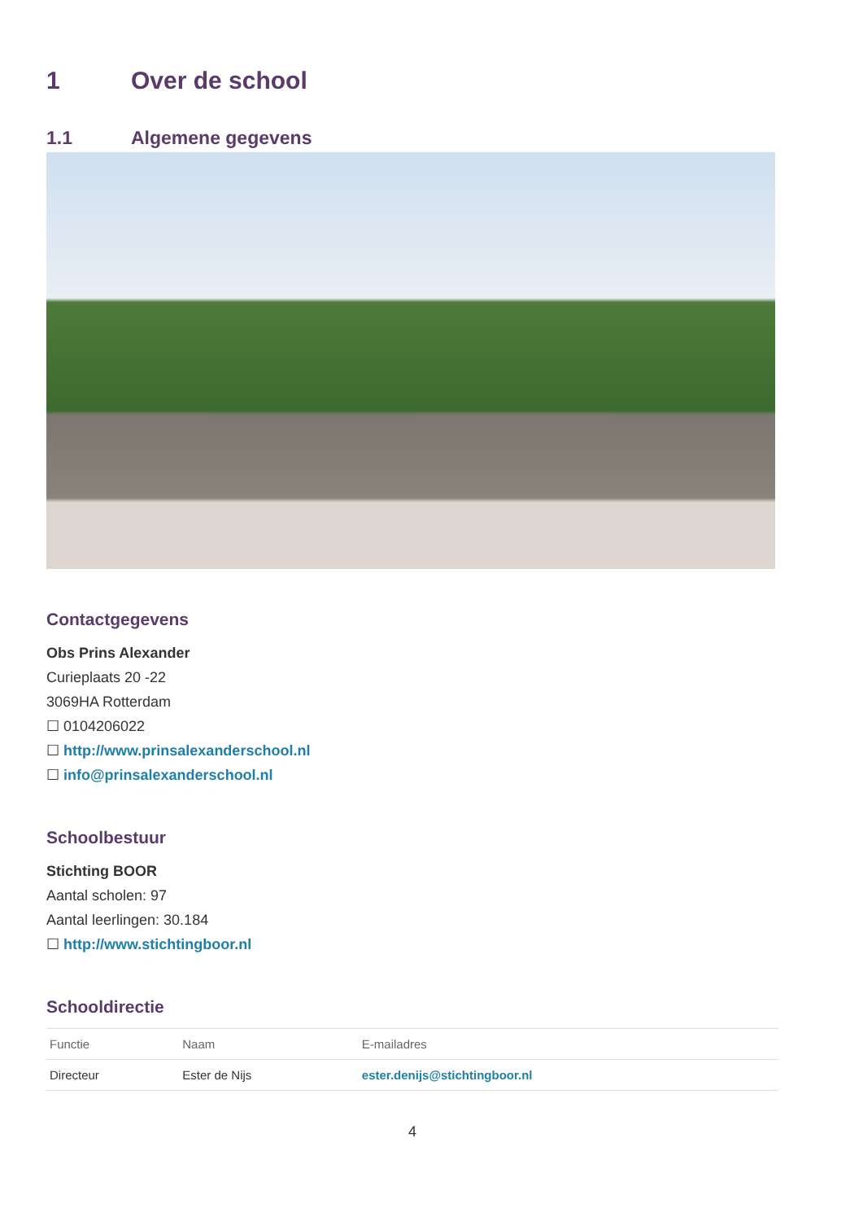1 Over de school
1.1 Algemene gegevens
Contactgegevens
Obs Prins Alexander
Curieplaats 20 -22
3069HA Rotterdam
☐ 0104206022
☐ http://www.prinsalexanderschool.nl
☐ info@prinsalexanderschool.nl
Schoolbestuur
Stichting BOOR
Aantal scholen: 97
Aantal leerlingen: 30.184
☐ http://www.stichtingboor.nl
Schooldirectie
| Functie | Naam | E-mailadres |
| --- | --- | --- |
| Directeur | Ester de Nijs | ester.denijs@stichtingboor.nl |
4